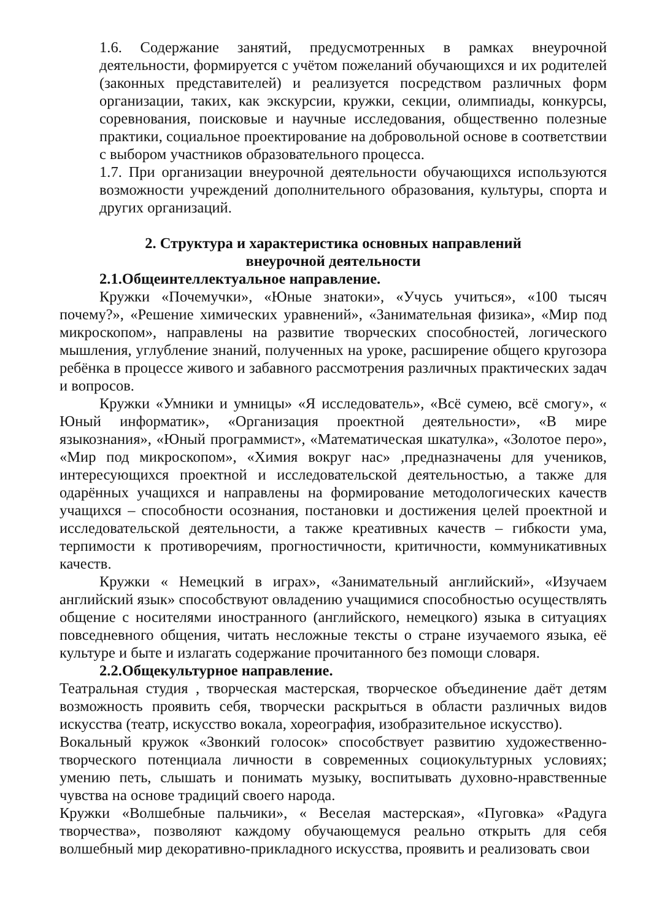1.6. Содержание занятий, предусмотренных в рамках внеурочной деятельности, формируется с учётом пожеланий обучающихся и их родителей (законных представителей) и реализуется посредством различных форм организации, таких, как экскурсии, кружки, секции, олимпиады, конкурсы, соревнования, поисковые и научные исследования, общественно полезные практики, социальное проектирование на добровольной основе в соответствии с выбором участников образовательного процесса.
1.7. При организации внеурочной деятельности обучающихся используются возможности учреждений дополнительного образования, культуры, спорта и других организаций.
2. Структура и характеристика основных направлений
внеурочной деятельности
2.1.Общеинтеллектуальное направление.
Кружки «Почемучки», «Юные знатоки», «Учусь учиться», «100 тысяч почему?», «Решение химических уравнений», «Занимательная физика», «Мир под микроскопом», направлены на развитие творческих способностей, логического мышления, углубление знаний, полученных на уроке, расширение общего кругозора ребёнка в процессе живого и забавного рассмотрения различных практических задач и вопросов.
Кружки «Умники и умницы» «Я исследователь», «Всё сумею, всё смогу», « Юный информатик», «Организация проектной деятельности», «В мире языкознания», «Юный программист», «Математическая шкатулка», «Золотое перо», «Мир под микроскопом», «Химия вокруг нас» ,предназначены для учеников, интересующихся проектной и исследовательской деятельностью, а также для одарённых учащихся и направлены на формирование методологических качеств учащихся – способности осознания, постановки и достижения целей проектной и исследовательской деятельности, а также креативных качеств – гибкости ума, терпимости к противоречиям, прогностичности, критичности, коммуникативных качеств.
Кружки « Немецкий в играх», «Занимательный английский», «Изучаем английский язык» способствуют овладению учащимися способностью осуществлять общение с носителями иностранного (английского, немецкого) языка в ситуациях повседневного общения, читать несложные тексты о стране изучаемого языка, её культуре и быте и излагать содержание прочитанного без помощи словаря.
2.2.Общекультурное направление.
Театральная студия , творческая мастерская, творческое объединение даёт детям возможность проявить себя, творчески раскрыться в области различных видов искусства (театр, искусство вокала, хореография, изобразительное искусство).
Вокальный кружок «Звонкий голосок» способствует развитию художественно-творческого потенциала личности в современных социокультурных условиях; умению петь, слышать и понимать музыку, воспитывать духовно-нравственные чувства на основе традиций своего народа.
Кружки «Волшебные пальчики», « Веселая мастерская», «Пуговка» «Радуга творчества», позволяют каждому обучающемуся реально открыть для себя волшебный мир декоративно-прикладного искусства, проявить и реализовать свои